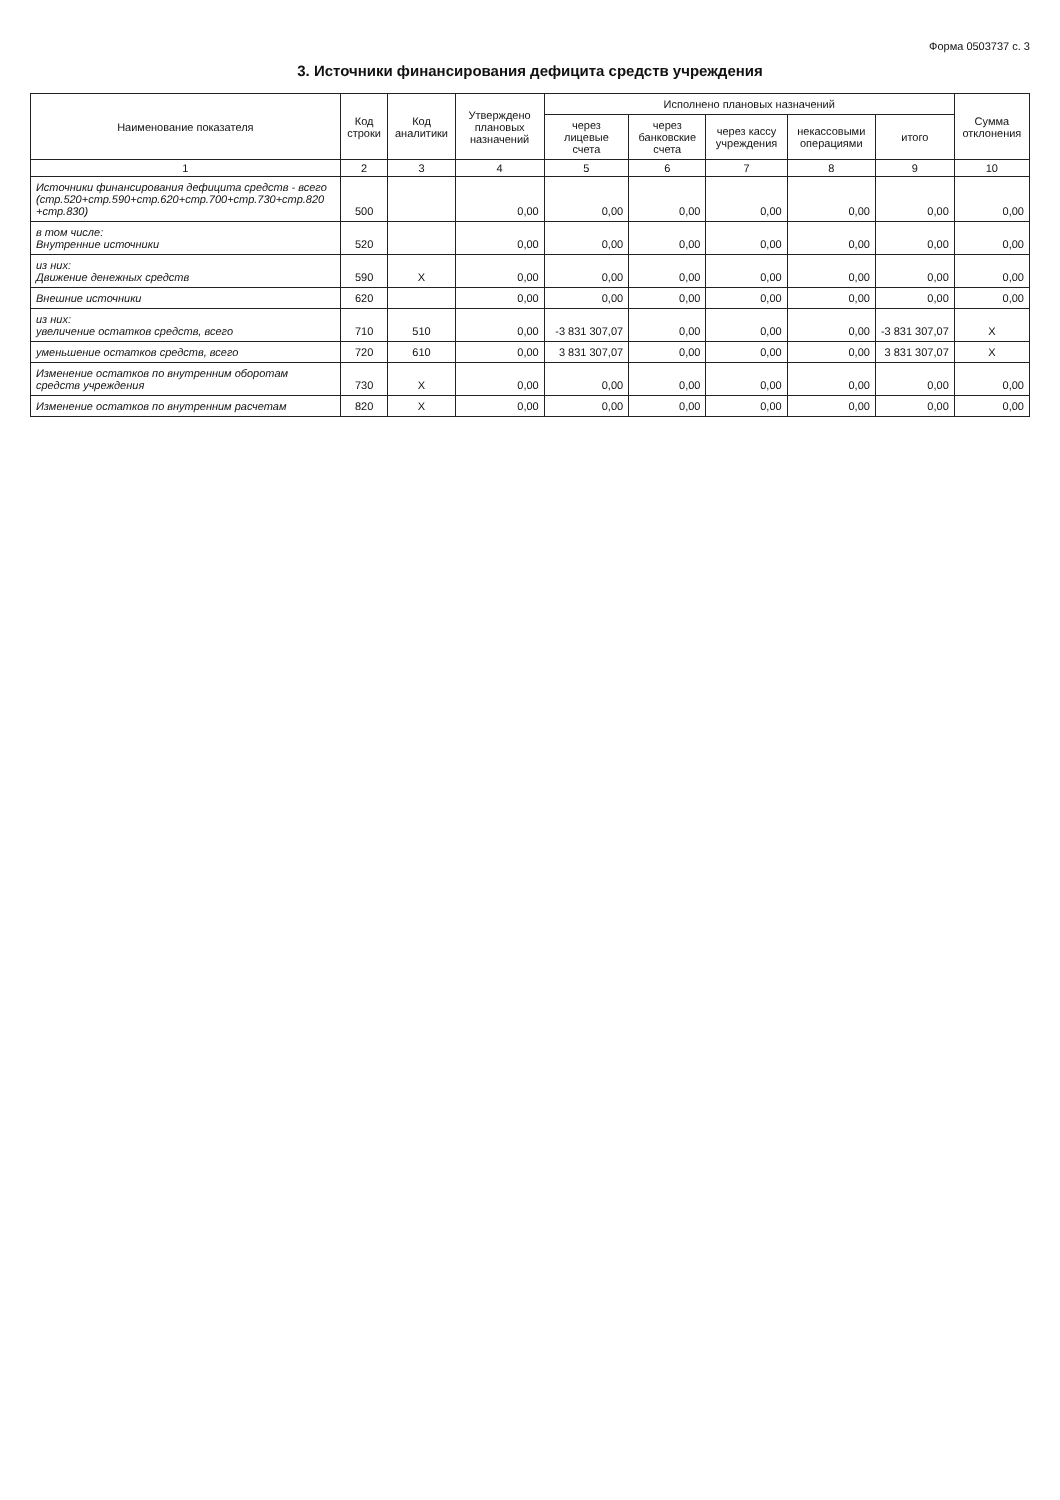Форма 0503737 с. 3
3. Источники финансирования дефицита средств учреждения
| Наименование показателя | Код строки | Код аналитики | Утверждено плановых назначений | Исполнено плановых назначений | | | | | Сумма отклонения |
| --- | --- | --- | --- | --- | --- | --- | --- | --- | --- |
| | | | | через лицевые счета | через банковские счета | через кассу учреждения | некассовыми операциями | итого | |
| 1 | 2 | 3 | 4 | 5 | 6 | 7 | 8 | 9 | 10 |
| Источники финансирования дефицита средств - всего (стр.520+стр.590+стр.620+стр.700+стр.730+стр.820 +стр.830) | 500 | | 0,00 | 0,00 | 0,00 | 0,00 | 0,00 | 0,00 | 0,00 |
| в том числе: Внутренние источники | 520 | | 0,00 | 0,00 | 0,00 | 0,00 | 0,00 | 0,00 | 0,00 |
| из них: Движение денежных средств | 590 | X | 0,00 | 0,00 | 0,00 | 0,00 | 0,00 | 0,00 | 0,00 |
| Внешние источники | 620 | | 0,00 | 0,00 | 0,00 | 0,00 | 0,00 | 0,00 | 0,00 |
| из них: увеличение остатков средств, всего | 710 | 510 | 0,00 | -3 831 307,07 | 0,00 | 0,00 | 0,00 | -3 831 307,07 | X |
| уменьшение остатков средств, всего | 720 | 610 | 0,00 | 3 831 307,07 | 0,00 | 0,00 | 0,00 | 3 831 307,07 | X |
| Изменение остатков по внутренним оборотам средств учреждения | 730 | X | 0,00 | 0,00 | 0,00 | 0,00 | 0,00 | 0,00 | 0,00 |
| Изменение остатков по внутренним расчетам | 820 | X | 0,00 | 0,00 | 0,00 | 0,00 | 0,00 | 0,00 | 0,00 |